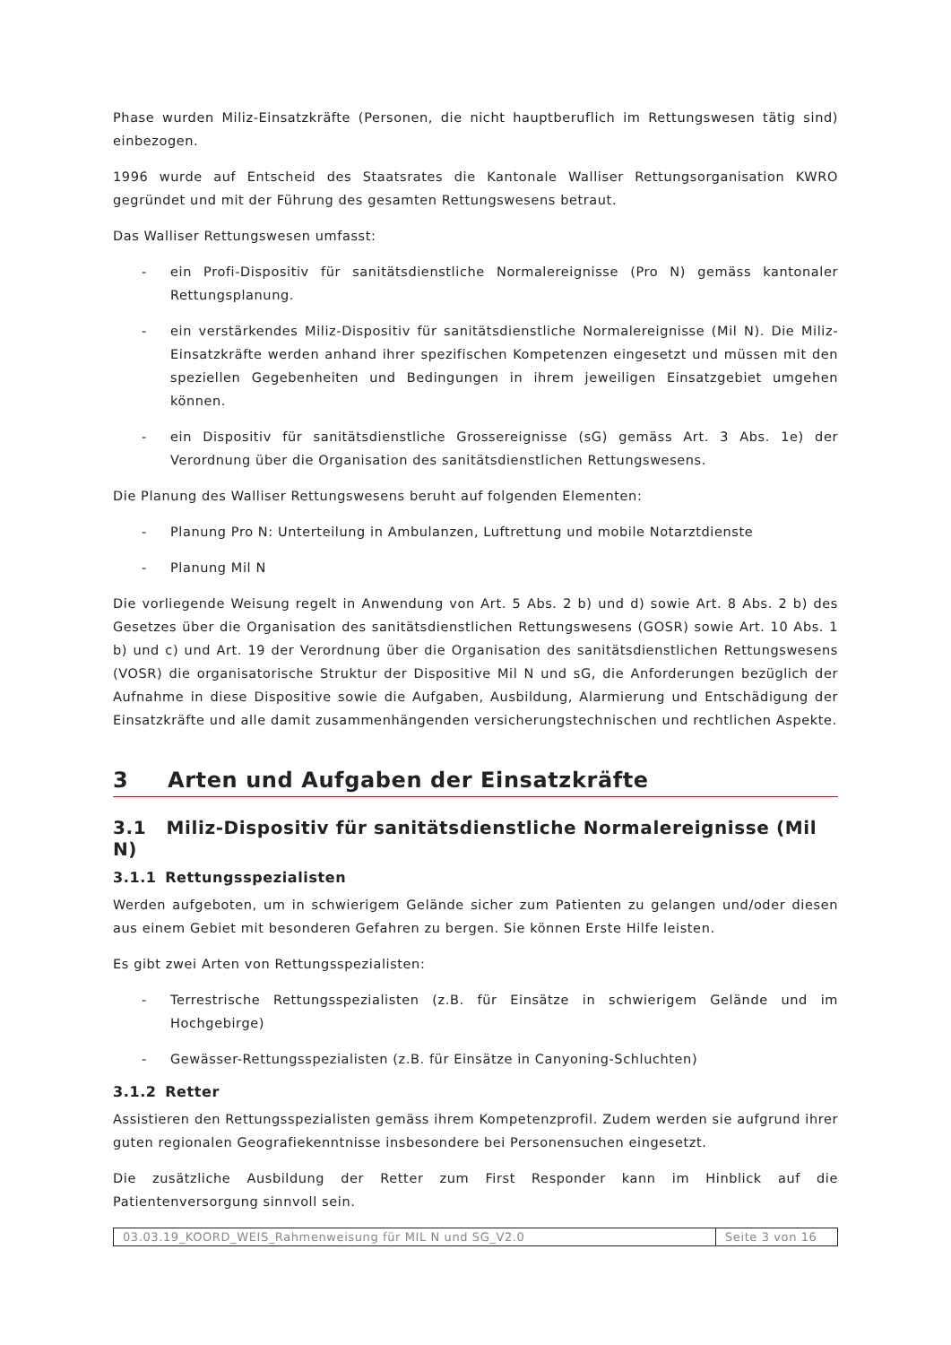Phase wurden Miliz-Einsatzkräfte (Personen, die nicht hauptberuflich im Rettungswesen tätig sind) einbezogen.
1996 wurde auf Entscheid des Staatsrates die Kantonale Walliser Rettungsorganisation KWRO gegründet und mit der Führung des gesamten Rettungswesens betraut.
Das Walliser Rettungswesen umfasst:
- ein Profi-Dispositiv für sanitätsdienstliche Normalereignisse (Pro N) gemäss kantonaler Rettungsplanung.
- ein verstärkendes Miliz-Dispositiv für sanitätsdienstliche Normalereignisse (Mil N). Die Miliz-Einsatzkräfte werden anhand ihrer spezifischen Kompetenzen eingesetzt und müssen mit den speziellen Gegebenheiten und Bedingungen in ihrem jeweiligen Einsatzgebiet umgehen können.
- ein Dispositiv für sanitätsdienstliche Grossereignisse (sG) gemäss Art. 3 Abs. 1e) der Verordnung über die Organisation des sanitätsdienstlichen Rettungswesens.
Die Planung des Walliser Rettungswesens beruht auf folgenden Elementen:
- Planung Pro N: Unterteilung in Ambulanzen, Luftrettung und mobile Notarztdienste
- Planung Mil N
Die vorliegende Weisung regelt in Anwendung von Art. 5 Abs. 2 b) und d) sowie Art. 8 Abs. 2 b) des Gesetzes über die Organisation des sanitätsdienstlichen Rettungswesens (GOSR) sowie Art. 10 Abs. 1 b) und c) und Art. 19 der Verordnung über die Organisation des sanitätsdienstlichen Rettungswesens (VOSR) die organisatorische Struktur der Dispositive Mil N und sG, die Anforderungen bezüglich der Aufnahme in diese Dispositive sowie die Aufgaben, Ausbildung, Alarmierung und Entschädigung der Einsatzkräfte und alle damit zusammenhängenden versicherungstechnischen und rechtlichen Aspekte.
3 Arten und Aufgaben der Einsatzkräfte
3.1 Miliz-Dispositiv für sanitätsdienstliche Normalereignisse (Mil N)
3.1.1 Rettungsspezialisten
Werden aufgeboten, um in schwierigem Gelände sicher zum Patienten zu gelangen und/oder diesen aus einem Gebiet mit besonderen Gefahren zu bergen. Sie können Erste Hilfe leisten.
Es gibt zwei Arten von Rettungsspezialisten:
- Terrestrische Rettungsspezialisten (z.B. für Einsätze in schwierigem Gelände und im Hochgebirge)
- Gewässer-Rettungsspezialisten (z.B. für Einsätze in Canyoning-Schluchten)
3.1.2 Retter
Assistieren den Rettungsspezialisten gemäss ihrem Kompetenzprofil. Zudem werden sie aufgrund ihrer guten regionalen Geografiekenntnisse insbesondere bei Personensuchen eingesetzt.
Die zusätzliche Ausbildung der Retter zum First Responder kann im Hinblick auf die Patientenversorgung sinnvoll sein.
| 03.03.19_KOORD_WEIS_Rahmenweisung für MIL N und SG_V2.0 | Seite 3 von 16 |